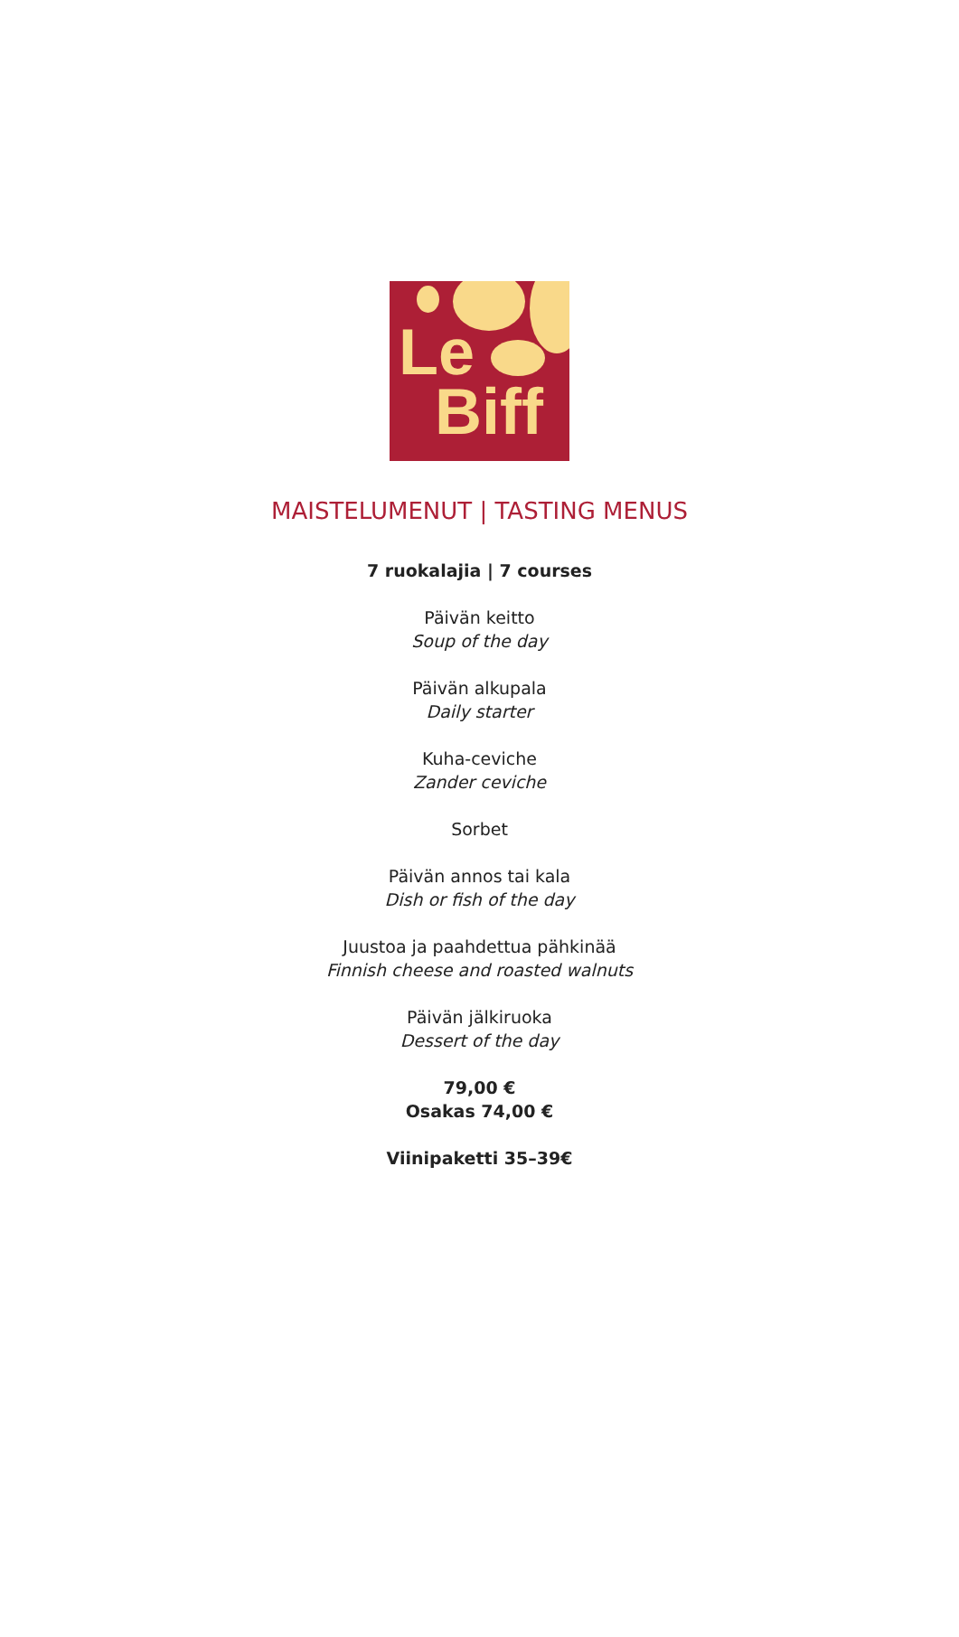Le
Biff
MAISTELUMENUT | TASTING MENUS
7 ruokalajia | 7 courses
Päivän keitto
Soup of the day
Päivän alkupala
Daily starter
Kuha-ceviche
Zander ceviche
Sorbet
Päivän annos tai kala
Dish or fish of the day
Juustoa ja paahdettua pähkinää
Finnish cheese and roasted walnuts
Päivän jälkiruoka
Dessert of the day
79,00 €
Osakas 74,00 €
Viinipaketti 35–39€